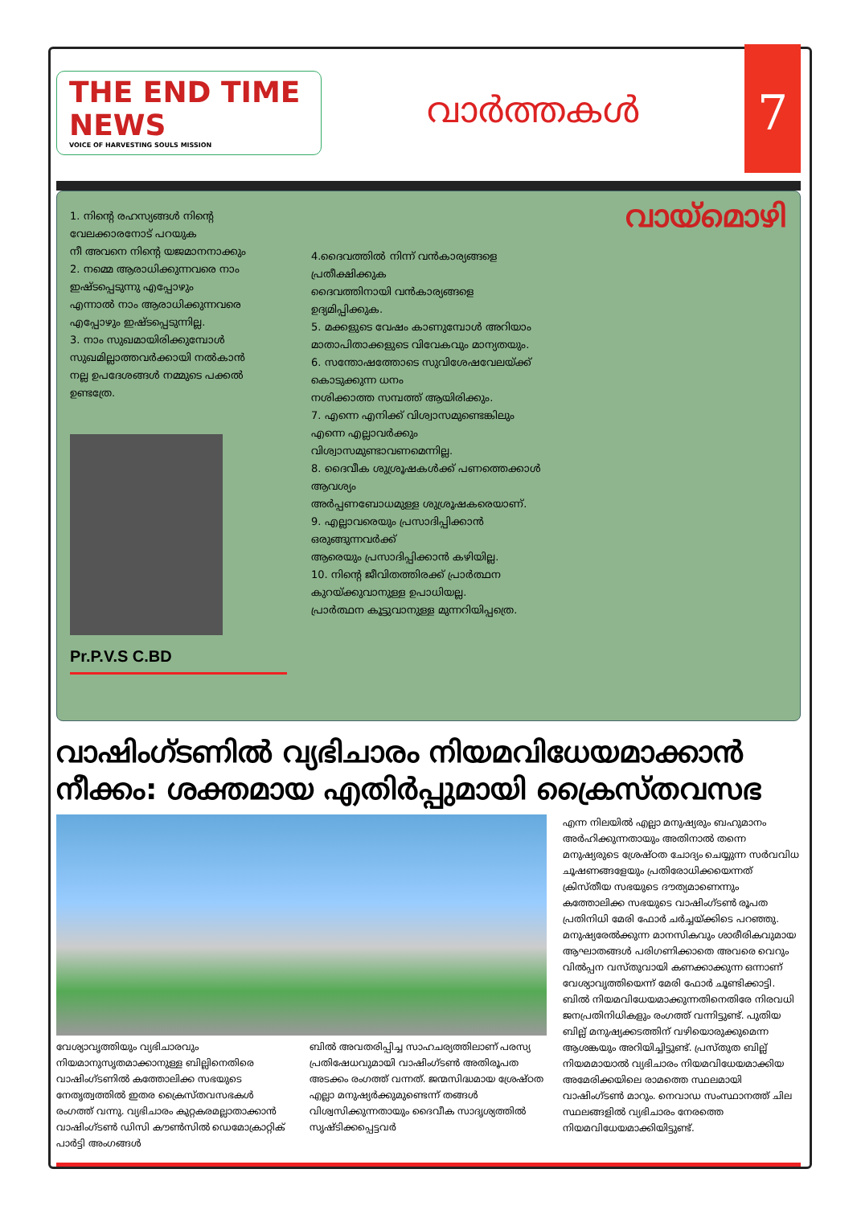THE END TIME NEWS
VOICE OF HARVESTING SOULS MISSION
വാർത്തകൾ
7
1. നിന്റെ രഹസ്യങ്ങൾ നിന്റെ വേലക്കാരനോട് പറയുക
നീ അവനെ നിന്റെ യജമാനനാക്കും
2. നമ്മെ ആരാധിക്കുന്നവരെ നാം ഇഷ്ടപ്പെടുന്നു എപ്പോഴും
എന്നാൽ നാം ആരാധിക്കുന്നവരെ എപ്പോഴും ഇഷ്ടപ്പെടുന്നില്ല.
3. നാം സുഖമായിരിക്കുമ്പോൾ സുഖമില്ലാത്തവർക്കായി നൽകാൻ
നല്ല ഉപദേശങ്ങൾ നമ്മുടെ പക്കൽ ഉണ്ടത്രേ.
Pr.P.V.S C.BD
4.ദൈവത്തിൽ നിന്ന് വൻകാര്യങ്ങളെ പ്രതീക്ഷിക്കുക
ദൈവത്തിനായി വൻകാര്യങ്ങളെ ഉദ്യമിപ്പിക്കുക.
5. മക്കളുടെ വേഷം കാണുമ്പോൾ അറിയാം
മാതാപിതാക്കളുടെ വിവേകവും മാന്യതയും.
6. സന്തോഷത്തോടെ സുവിശേഷവേലയ്ക്ക് കൊടുക്കുന്ന ധനം
നശിക്കാത്ത സമ്പത്ത് ആയിരിക്കും.
7. എന്നെ എനിക്ക് വിശ്വാസമുണ്ടെങ്കിലും
എന്നെ എല്ലാവർക്കും വിശ്വാസമുണ്ടാവണമെന്നില്ല.
8. ദൈവീക ശുശ്രൂഷകൾക്ക് പണത്തെക്കാൾ ആവശ്യം
അർപ്പണബോധമുള്ള ശുശ്രൂഷകരെയാണ്.
9. എല്ലാവരെയും പ്രസാദിപ്പിക്കാൻ ഒരുങ്ങുന്നവർക്ക്
ആരെയും പ്രസാദിപ്പിക്കാൻ കഴിയില്ല.
10. നിന്റെ ജീവിതത്തിരക്ക് പ്രാർത്ഥന കുറയ്ക്കുവാനുള്ള ഉപാധിയല്ല.
പ്രാർത്ഥന കൂട്ടുവാനുള്ള മുന്നറിയിപ്പത്രെ.
വായ്മൊഴി
വാഷിംഗ്ടണിൽ വ്യഭിചാരം നിയമവിധേയമാക്കാൻ നീക്കം: ശക്തമായ എതിർപ്പുമായി ക്രൈസ്തവസഭ
വേശ്യാവൃത്തിയും വ്യഭിചാരവും നിയമാനുസൃതമാക്കാനുള്ള ബില്ലിനെതിരെ വാഷിംഗ്ടണിൽ കത്തോലിക്ക സഭയുടെ നേതൃത്വത്തിൽ ഇതര ക്രൈസ്തവസഭകൾ രംഗത്ത് വന്നു. വ്യഭിചാരം കുറ്റകരമല്ലാതാക്കാൻ വാഷിംഗ്ടൺ ഡിസി കൗൺസിൽ ഡെമോക്രാറ്റിക് പാർട്ടി അംഗങ്ങൾ
ബിൽ അവതരിപ്പിച്ച സാഹചര്യത്തിലാണ് പരസ്യ പ്രതിഷേധവുമായി വാഷിംഗ്ടൺ അതിരൂപത അടക്കം രംഗത്ത് വന്നത്. ജന്മസിദ്ധമായ ശ്രേഷ്ഠത എല്ലാ മനുഷ്യർക്കുമുണ്ടെന്ന് തങ്ങൾ വിശ്വസിക്കുന്നതായും ദൈവീക സാദൃശ്യത്തിൽ സൃഷ്ടിക്കപ്പെട്ടവർ
എന്ന നിലയിൽ എല്ലാ മനുഷ്യരും ബഹുമാനം അർഹിക്കുന്നതായും അതിനാൽ തന്നെ മനുഷ്യരുടെ ശ്രേഷ്ഠത ചോദ്യം ചെയ്യുന്ന സർവവിധ ചൂഷണങ്ങളേയും പ്രതിരോധിക്കയെന്നത് ക്രിസ്തീയ സഭയുടെ ദൗത്യമാണെന്നും കത്തോലിക്ക സഭയുടെ വാഷിംഗ്ടൺ രൂപത പ്രതിനിധി മേരി ഫോർ ചർച്ചയ്ക്കിടെ പറഞ്ഞു. മനുഷ്യരേൽക്കുന്ന മാനസികവും ശാരീരികവുമായ ആഘാതങ്ങൾ പരിഗണിക്കാതെ അവരെ വെറും വിൽപ്പന വസ്തുവായി കണക്കാക്കുന്ന ഒന്നാണ് വേശ്യാവൃത്തിയെന്ന് മേരി ഫോർ ചൂണ്ടിക്കാട്ടി. ബിൽ നിയമവിധേയമാക്കുന്നതിനെതിരേ നിരവധി ജനപ്രതിനിധികളും രംഗത്ത് വന്നിട്ടുണ്ട്. പുതിയ ബില്ല് മനുഷ്യക്കടത്തിന് വഴിയൊരുക്കുമെന്ന ആശങ്കയും അറിയിച്ചിട്ടുണ്ട്. പ്രസ്തുത ബില്ല് നിയമമായാൽ വ്യഭിചാരം നിയമവിധേയമാക്കിയ അമേരിക്കയിലെ രാമത്തെ സ്ഥലമായി വാഷിംഗ്ടൺ മാറും. നെവാഡ സംസ്ഥാനത്ത് ചില സ്ഥലങ്ങളിൽ വ്യഭിചാരം നേരത്തെ നിയമവിധേയമാക്കിയിട്ടുണ്ട്.